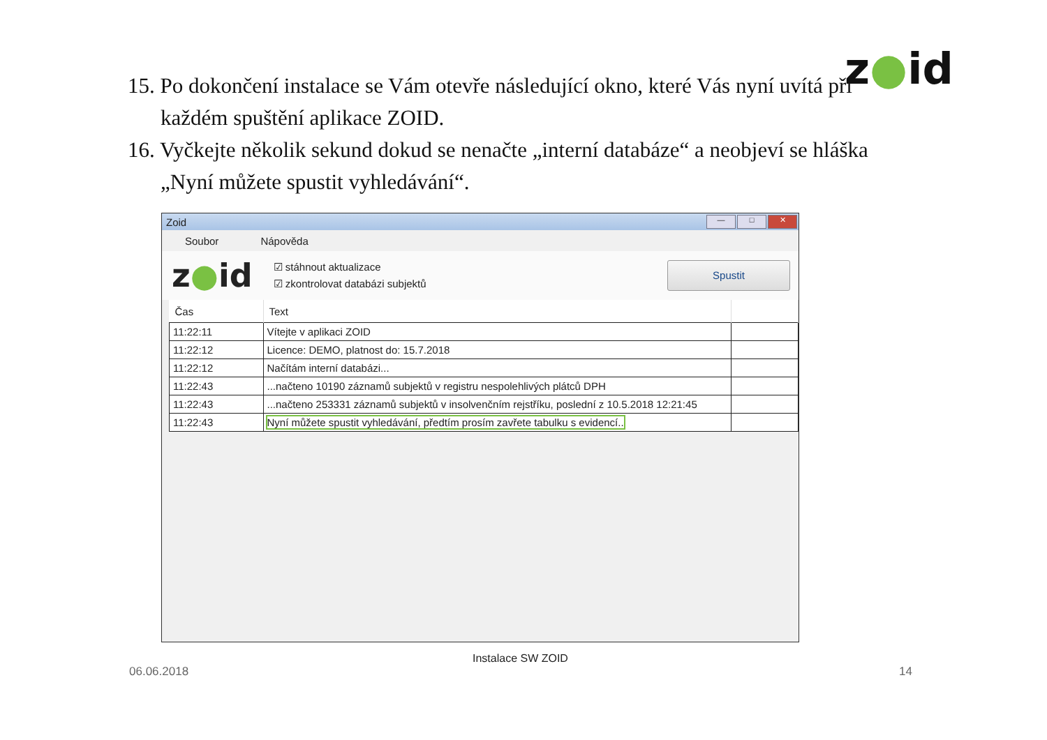z●id
15. Po dokončení instalace se Vám otevře následující okno, které Vás nyní uvítá při každém spuštění aplikace ZOID.
16. Vyčkejte několik sekund dokud se nenačte „interní databáze“ a neobjeví se hláška „Nyní můžete spustit vyhledávání“.
Zoid
— □ ✕
Soubor Nápověda
z●id
☑ stáhnout aktualizace
☑ zkontrolovat databázi subjektů
Spustit
| Čas | Text | |
| --- | --- | --- |
| 11:22:11 | Vítejte v aplikaci ZOID | |
| 11:22:12 | Licence: DEMO, platnost do: 15.7.2018 | |
| 11:22:12 | Načítám interní databázi... | |
| 11:22:43 | ...načteno 10190 záznamů subjektů v registru nespolehlivých plátců DPH | |
| 11:22:43 | ...načteno 253331 záznamů subjektů v insolvenčním rejstříku, poslední z 10.5.2018 12:21:45 | |
| 11:22:43 | Nyní můžete spustit vyhledávání, předtím prosím zavřete tabulku s evidencí.. | |
Instalace SW ZOID
06.06.2018 14